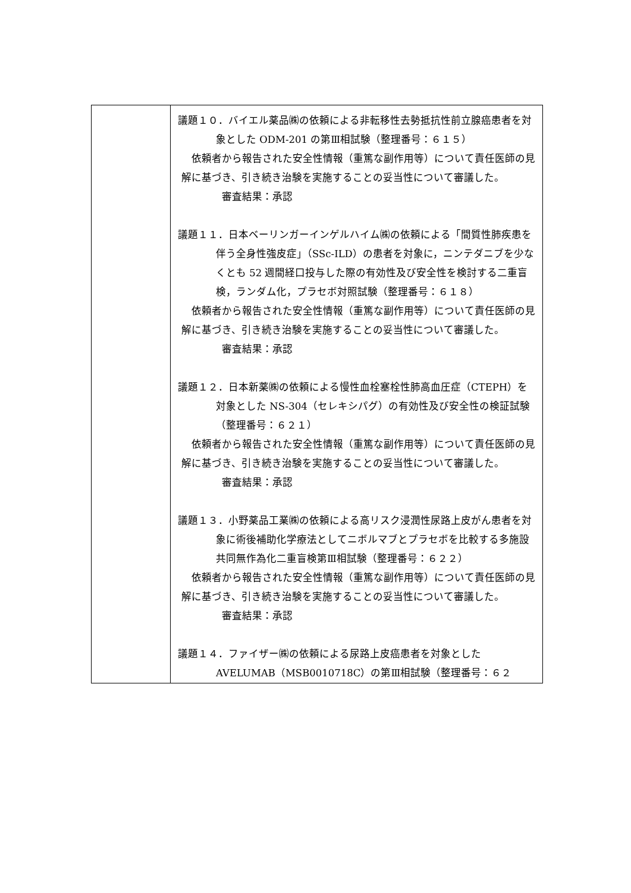| | 議題１０．バイエル薬品㈱の依頼による非転移性去勢抵抗性前立腺癌患者を対象とした ODM-201 の第Ⅲ相試験（整理番号：６１５） 依頼者から報告された安全性情報（重篤な副作用等）について責任医師の見解に基づき、引き続き治験を実施することの妥当性について審議した。 審査結果：承認 議題１１．日本ベーリンガーインゲルハイム㈱の依頼による「間質性肺疾患を伴う全身性強皮症」（SSc-ILD）の患者を対象に，ニンテダニブを少なくとも 52 週間経口投与した際の有効性及び安全性を検討する二重盲検，ランダム化，プラセボ対照試験（整理番号：６１８） 依頼者から報告された安全性情報（重篤な副作用等）について責任医師の見解に基づき、引き続き治験を実施することの妥当性について審議した。 審査結果：承認 議題１２．日本新薬㈱の依頼による慢性血栓塞栓性肺高血圧症（CTEPH）を対象とした NS-304（セレキシパグ）の有効性及び安全性の検証試験（整理番号：６２１） 依頼者から報告された安全性情報（重篤な副作用等）について責任医師の見解に基づき、引き続き治験を実施することの妥当性について審議した。 審査結果：承認 議題１３．小野薬品工業㈱の依頼による高リスク浸潤性尿路上皮がん患者を対象に術後補助化学療法としてニボルマブとプラセボを比較する多施設共同無作為化二重盲検第Ⅲ相試験（整理番号：６２２） 依頼者から報告された安全性情報（重篤な副作用等）について責任医師の見解に基づき、引き続き治験を実施することの妥当性について審議した。 審査結果：承認 議題１４．ファイザー㈱の依頼による尿路上皮癌患者を対象とした AVELUMAB（MSB0010718C）の第Ⅲ相試験（整理番号：６２ |